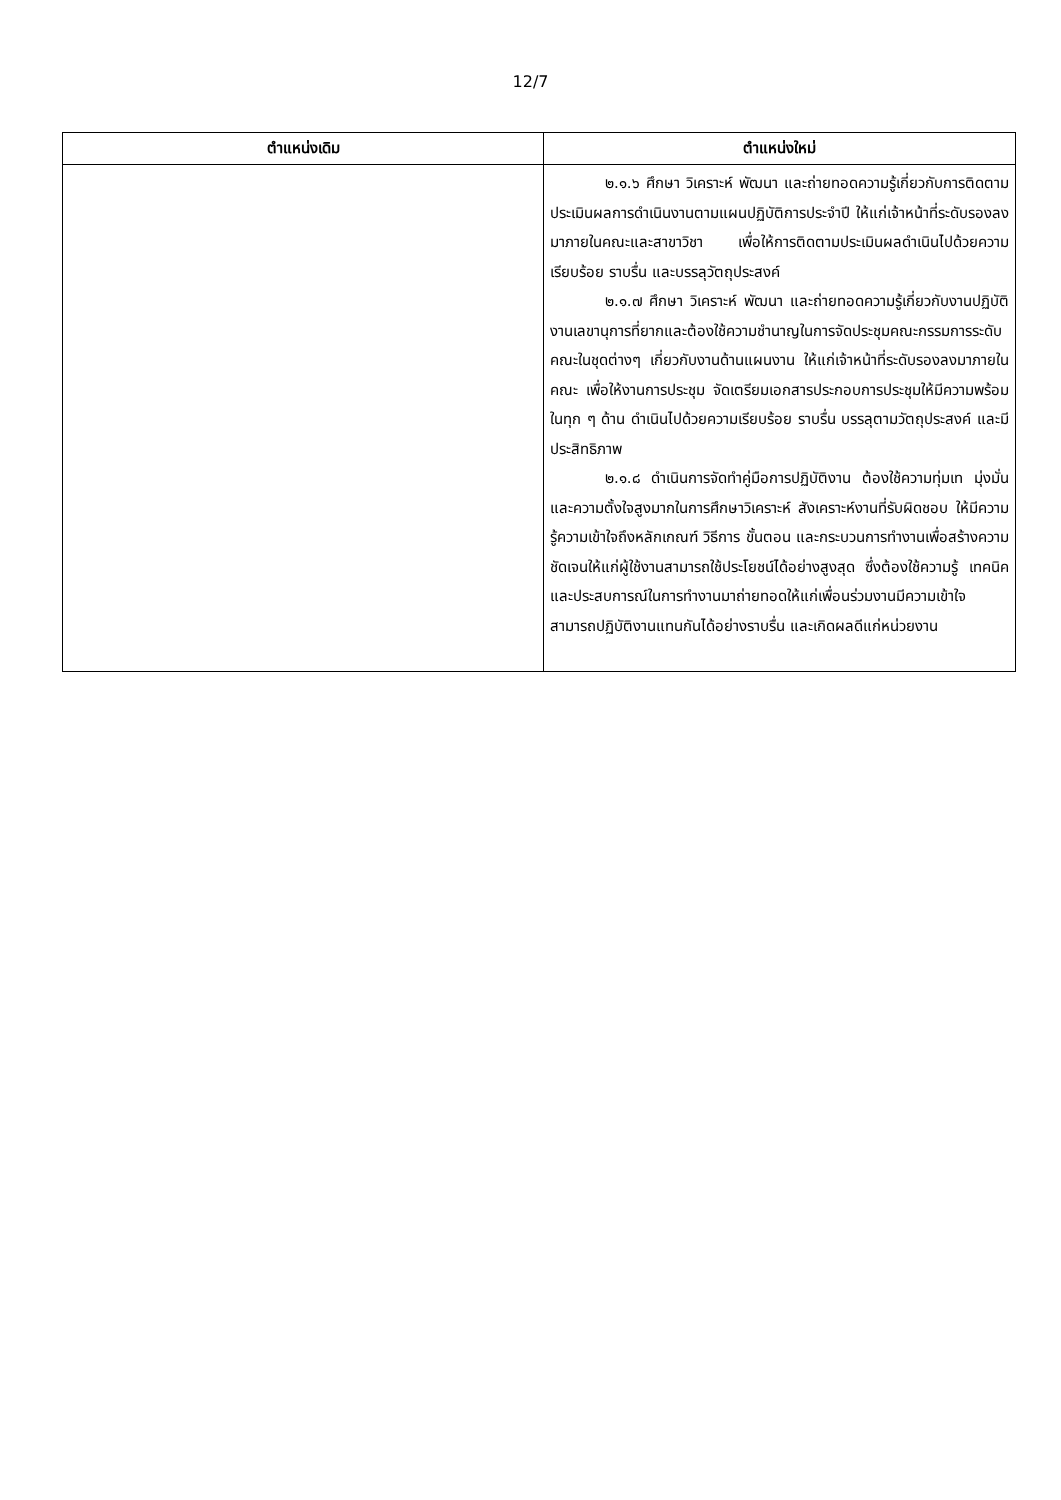12/7
| ตำแหน่งเดิม | ตำแหน่งใหม่ |
| --- | --- |
| | ๒.๑.๖ ศึกษา วิเคราะห์ พัฒนา และถ่ายทอดความรู้เกี่ยวกับการติดตามประเมินผลการดำเนินงานตามแผนปฏิบัติการประจำปี ให้แก่เจ้าหน้าที่ระดับรองลงมาภายในคณะและสาขาวิชา เพื่อให้การติดตามประเมินผลดำเนินไปด้วยความเรียบร้อย ราบรื่น และบรรลุวัตถุประสงค์ ๒.๑.๗ ศึกษา วิเคราะห์ พัฒนา และถ่ายทอดความรู้เกี่ยวกับงานปฏิบัติงานเลขานุการที่ยากและต้องใช้ความชำนาญในการจัดประชุมคณะกรรมการระดับคณะในชุดต่างๆ เกี่ยวกับงานด้านแผนงาน ให้แก่เจ้าหน้าที่ระดับรองลงมาภายในคณะ เพื่อให้งานการประชุม จัดเตรียมเอกสารประกอบการประชุมให้มีความพร้อมในทุก ๆ ด้าน ดำเนินไปด้วยความเรียบร้อย ราบรื่น บรรลุตามวัตถุประสงค์ และมีประสิทธิภาพ ๒.๑.๘ ดำเนินการจัดทำคู่มือการปฏิบัติงาน ต้องใช้ความทุ่มเท มุ่งมั่น และความตั้งใจสูงมากในการศึกษาวิเคราะห์ สังเคราะห์งานที่รับผิดชอบ ให้มีความรู้ความเข้าใจถึงหลักเกณฑ์ วิธีการ ขั้นตอน และกระบวนการทำงานเพื่อสร้างความชัดเจนให้แก่ผู้ใช้งานสามารถใช้ประโยชน์ได้อย่างสูงสุด ซึ่งต้องใช้ความรู้ เทคนิค และประสบการณ์ในการทำงานมาถ่ายทอดให้แก่เพื่อนร่วมงานมีความเข้าใจสามารถปฏิบัติงานแทนกันได้อย่างราบรื่น และเกิดผลดีแก่หน่วยงาน |